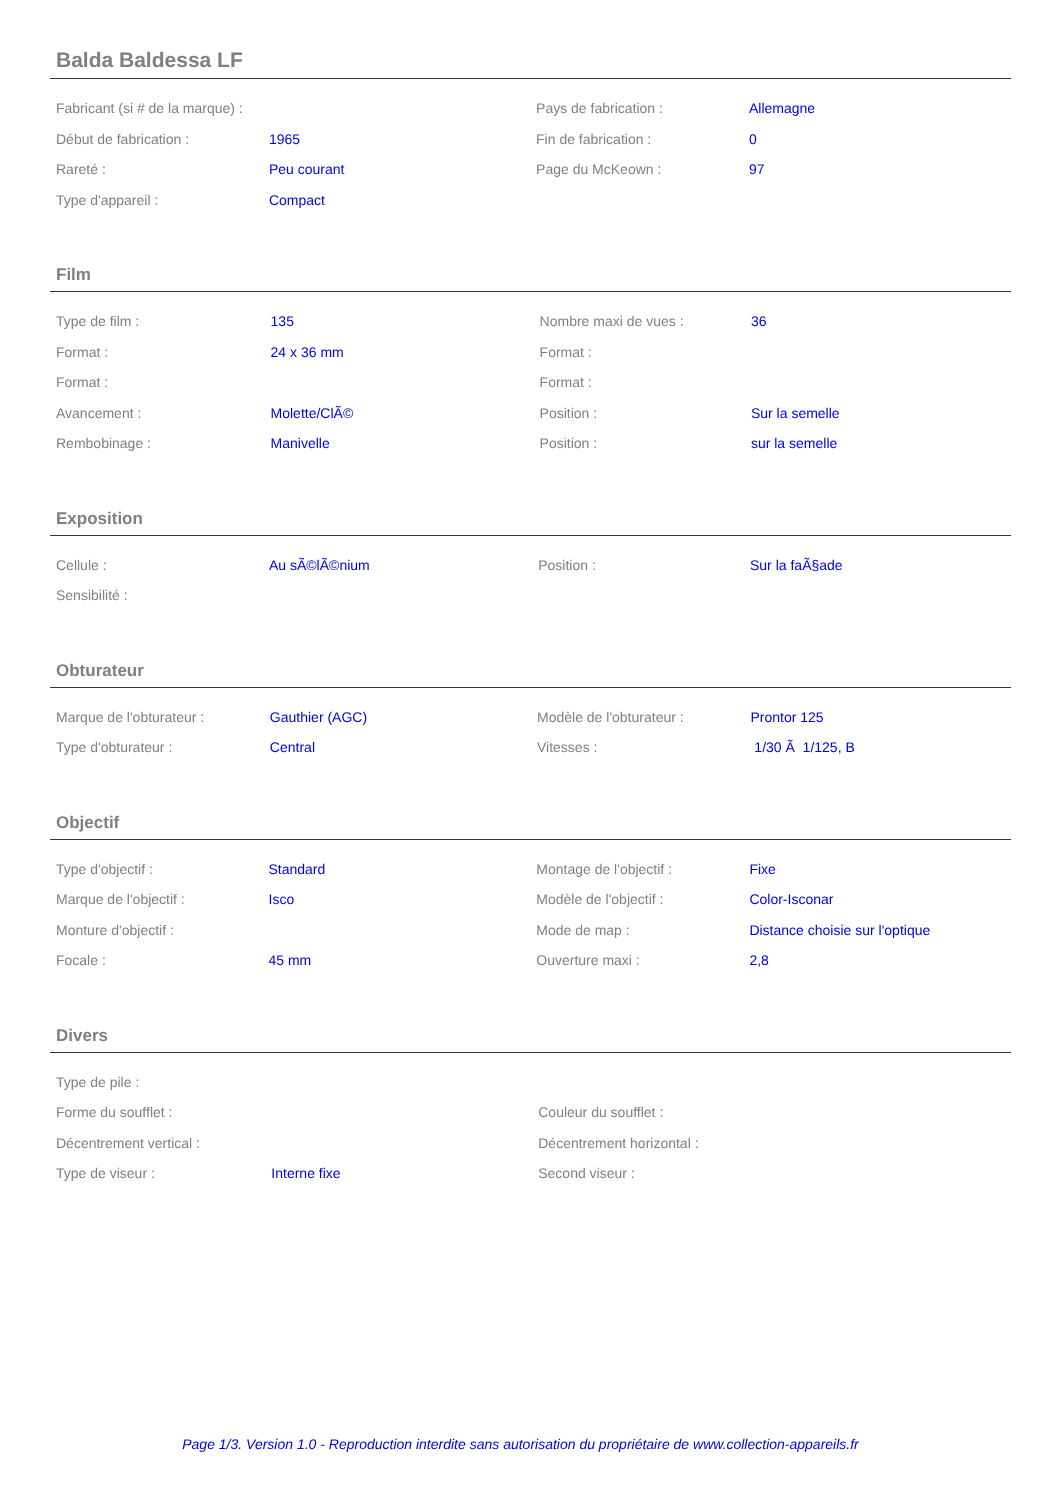Balda Baldessa LF
| Fabricant (si # de la marque) : | | Pays de fabrication : | Allemagne |
| Début de fabrication : | 1965 | Fin de fabrication : | 0 |
| Rareté : | Peu courant | Page du McKeown : | 97 |
| Type d'appareil : | Compact | | |
Film
| Type de film : | 135 | Nombre maxi de vues : | 36 |
| Format : | 24 x 36 mm | Format : | |
| Format : | | Format : | |
| Avancement : | Molette/ClÃ© | Position : | Sur la semelle |
| Rembobinage : | Manivelle | Position : | sur la semelle |
Exposition
| Cellule : | Au sÃ©lÃ©nium | Position : | Sur la faÃ§ade |
| Sensibilité : | | | |
Obturateur
| Marque de l'obturateur : | Gauthier (AGC) | Modèle de l'obturateur : | Prontor 125 |
| Type d'obturateur : | Central | Vitesses : | 1/30 Ã 1/125, B |
Objectif
| Type d'objectif : | Standard | Montage de l'objectif : | Fixe |
| Marque de l'objectif : | Isco | Modèle de l'objectif : | Color-Isconar |
| Monture d'objectif : | | Mode de map : | Distance choisie sur l'optique |
| Focale : | 45 mm | Ouverture maxi : | 2,8 |
Divers
| Type de pile : | | | |
| Forme du soufflet : | | Couleur du soufflet : | |
| Décentrement vertical : | | Décentrement horizontal : | |
| Type de viseur : | Interne fixe | Second viseur : | |
Page 1/3. Version 1.0 - Reproduction interdite sans autorisation du propriétaire de www.collection-appareils.fr